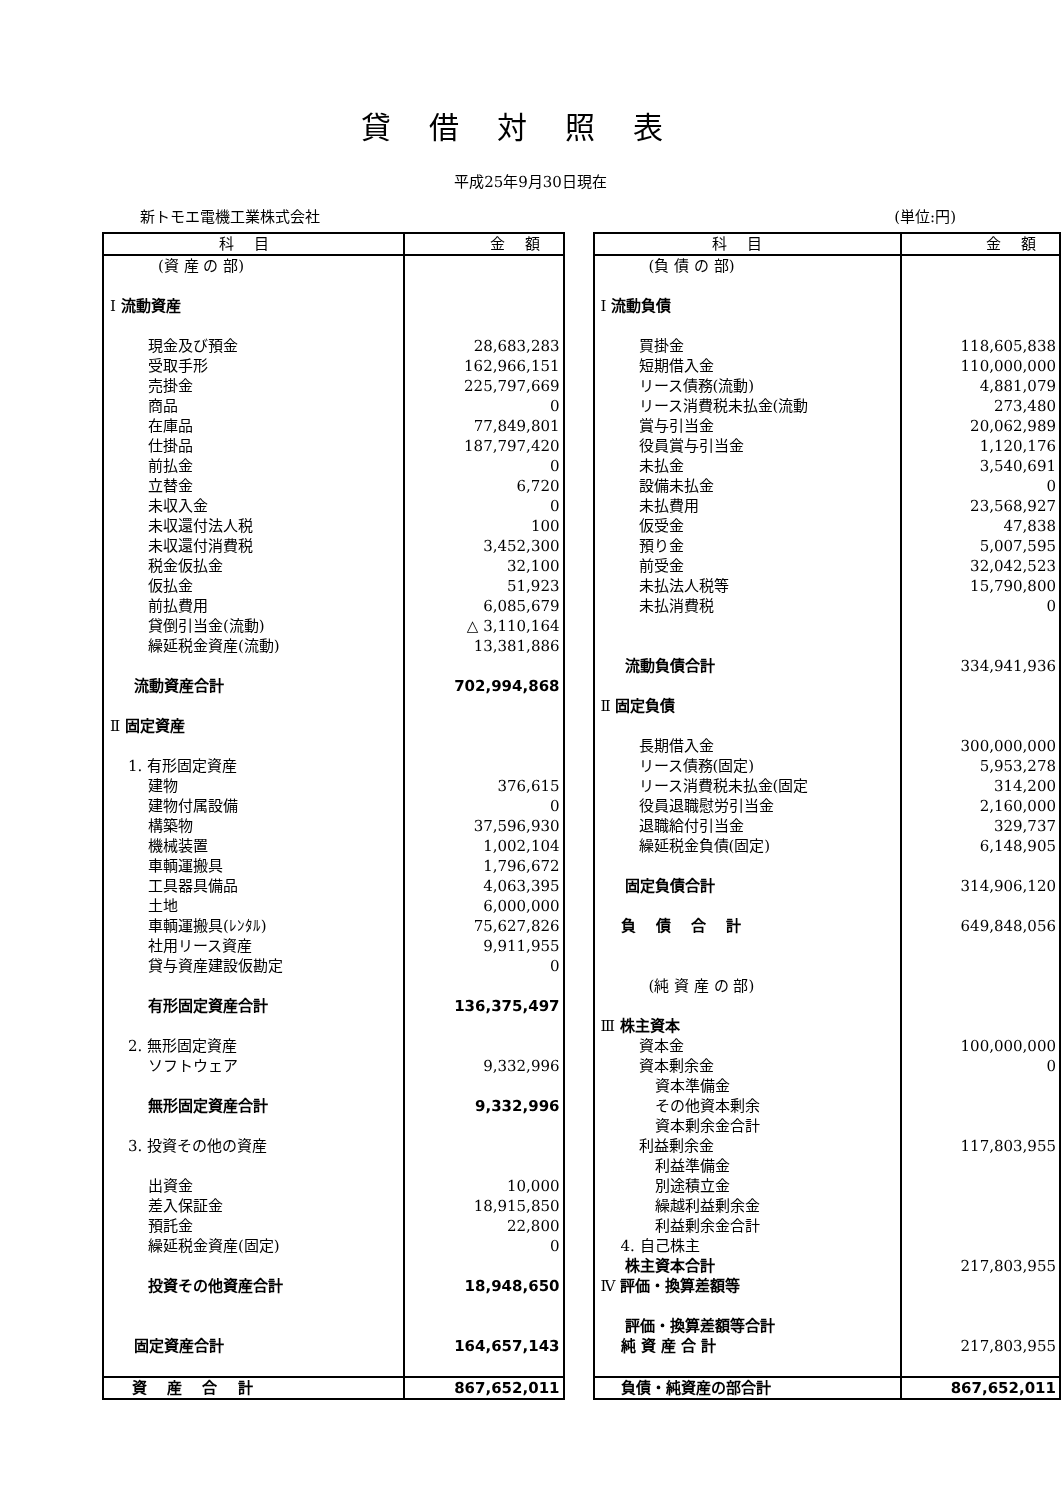貸借対照表
平成25年9月30日現在
新トモエ電機工業株式会社 (単位:円)
| 科目 | 金額 |
| --- | --- |
| (資 産 の 部) | |
| Ⅰ 流動資産 | |
| 現金及び預金 | 28,683,283 |
| 受取手形 | 162,966,151 |
| 売掛金 | 225,797,669 |
| 商品 | 0 |
| 在庫品 | 77,849,801 |
| 仕掛品 | 187,797,420 |
| 前払金 | 0 |
| 立替金 | 6,720 |
| 未収入金 | 0 |
| 未収還付法人税 | 100 |
| 未収還付消費税 | 3,452,300 |
| 税金仮払金 | 32,100 |
| 仮払金 | 51,923 |
| 前払費用 | 6,085,679 |
| 貸倒引当金(流動) | △ 3,110,164 |
| 繰延税金資産(流動) | 13,381,886 |
| 流動資産合計 | 702,994,868 |
| Ⅱ 固定資産 | |
| 1. 有形固定資産 | |
| 建物 | 376,615 |
| 建物付属設備 | 0 |
| 構築物 | 37,596,930 |
| 機械装置 | 1,002,104 |
| 車輌運搬具 | 1,796,672 |
| 工具器具備品 | 4,063,395 |
| 土地 | 6,000,000 |
| 車輌運搬具(ﾚﾝﾀﾙ) | 75,627,826 |
| 社用リース資産 | 9,911,955 |
| 貸与資産建設仮勘定 | 0 |
| 有形固定資産合計 | 136,375,497 |
| 2. 無形固定資産 | |
| ソフトウェア | 9,332,996 |
| 無形固定資産合計 | 9,332,996 |
| 3. 投資その他の資産 | |
| 出資金 | 10,000 |
| 差入保証金 | 18,915,850 |
| 預託金 | 22,800 |
| 繰延税金資産(固定) | 0 |
| 投資その他資産合計 | 18,948,650 |
| 固定資産合計 | 164,657,143 |
| 資 産 合 計 | 867,652,011 |
| 科目 | 金額 |
| --- | --- |
| (負 債 の 部) | |
| Ⅰ 流動負債 | |
| 買掛金 | 118,605,838 |
| 短期借入金 | 110,000,000 |
| リース債務(流動) | 4,881,079 |
| リース消費税未払金(流動 | 273,480 |
| 賞与引当金 | 20,062,989 |
| 役員賞与引当金 | 1,120,176 |
| 未払金 | 3,540,691 |
| 設備未払金 | 0 |
| 未払費用 | 23,568,927 |
| 仮受金 | 47,838 |
| 預り金 | 5,007,595 |
| 前受金 | 32,042,523 |
| 未払法人税等 | 15,790,800 |
| 未払消費税 | 0 |
| 流動負債合計 | 334,941,936 |
| Ⅱ 固定負債 | |
| 長期借入金 | 300,000,000 |
| リース債務(固定) | 5,953,278 |
| リース消費税未払金(固定 | 314,200 |
| 役員退職慰労引当金 | 2,160,000 |
| 退職給付引当金 | 329,737 |
| 繰延税金負債(固定) | 6,148,905 |
| 固定負債合計 | 314,906,120 |
| 負 債 合 計 | 649,848,056 |
| (純 資 産 の 部) | |
| Ⅲ 株主資本 | |
| 資本金 | 100,000,000 |
| 資本剰余金 | 0 |
| 資本準備金 | |
| その他資本剰余 | |
| 資本剰余金合計 | |
| 利益剰余金 | 117,803,955 |
| 利益準備金 | |
| 別途積立金 | |
| 繰越利益剰余金 | |
| 利益剰余金合計 | |
| 4. 自己株主 | |
| 株主資本合計 | 217,803,955 |
| Ⅳ 評価・換算差額等 | |
| 評価・換算差額等合計 | |
| 純 資 産 合 計 | 217,803,955 |
| 負債・純資産の部合計 | 867,652,011 |